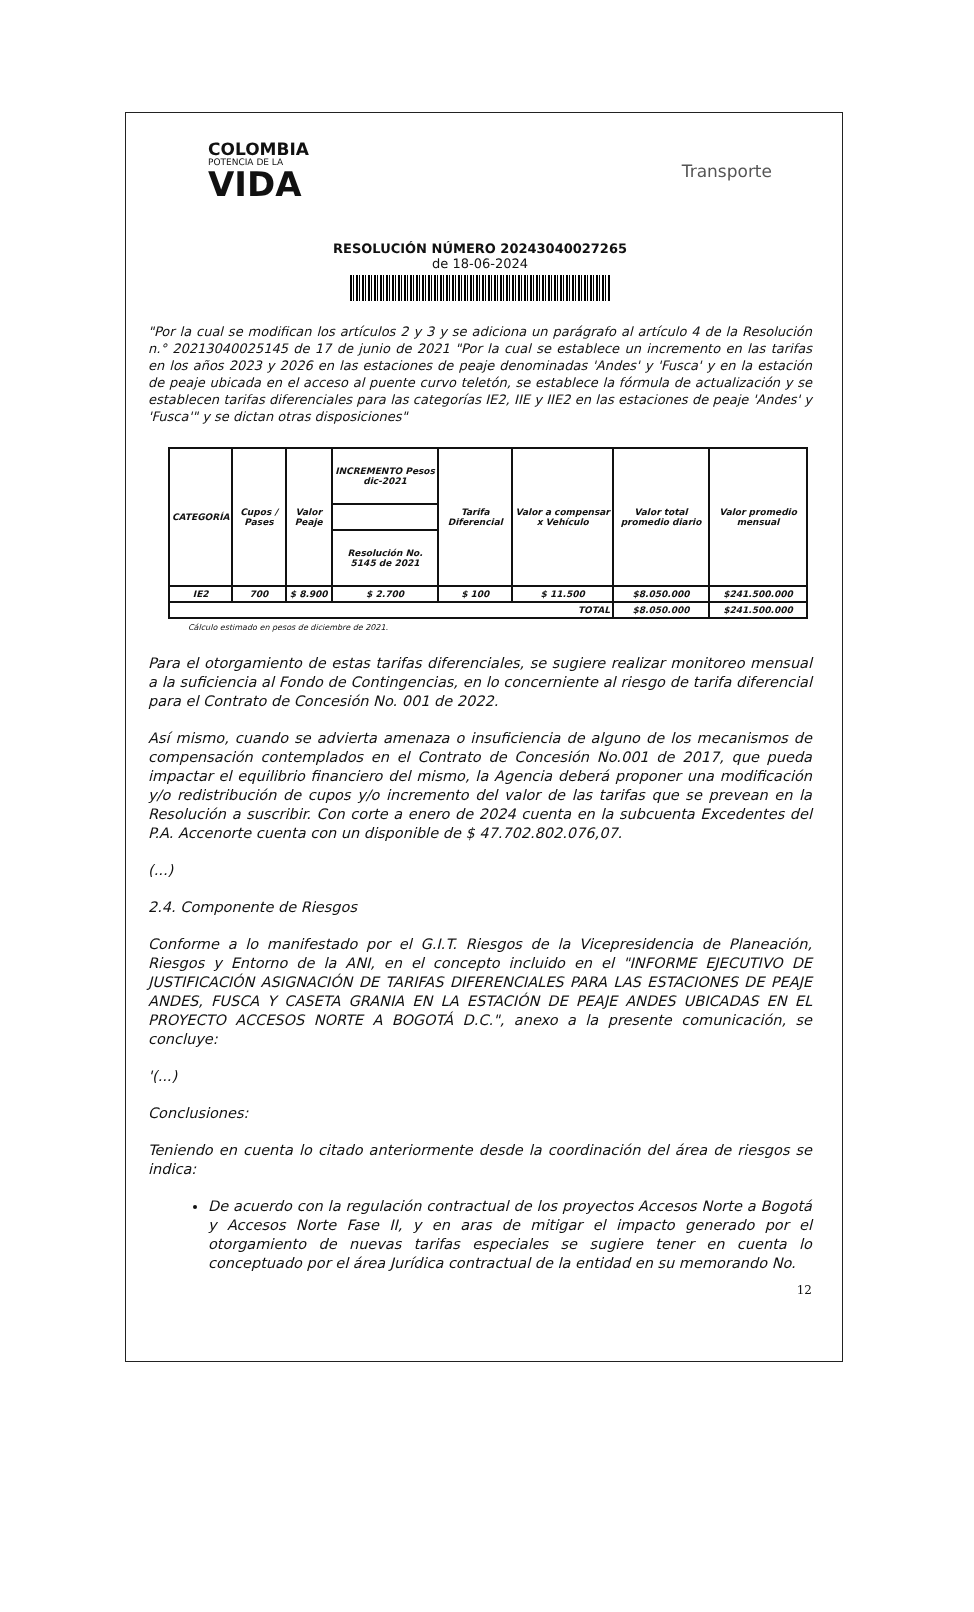COLOMBIA
POTENCIA DE LA
VIDA
Transporte
RESOLUCIÓN NÚMERO 20243040027265
de 18-06-2024
"Por la cual se modifican los artículos 2 y 3 y se adiciona un parágrafo al artículo 4 de la Resolución n.° 20213040025145 de 17 de junio de 2021 "Por la cual se establece un incremento en las tarifas en los años 2023 y 2026 en las estaciones de peaje denominadas 'Andes' y 'Fusca' y en la estación de peaje ubicada en el acceso al puente curvo teletón, se establece la fórmula de actualización y se establecen tarifas diferenciales para las categorías IE2, IIE y IIE2 en las estaciones de peaje 'Andes' y 'Fusca'" y se dictan otras disposiciones"
| CATEGORÍA | Cupos / Pases | Valor Peaje | INCREMENTO Pesos dic-2021 | Tarifa Diferencial | Valor a compensar x Vehículo | Valor total promedio diario | Valor promedio mensual |
| --- | --- | --- | --- | --- | --- | --- | --- |
| | | | Resolución No. 5145 de 2021 | | | | |
| IE2 | 700 | $ 8.900 | $ 2.700 | $ 100 | $ 11.500 | $8.050.000 | $241.500.000 |
| TOTAL | | | | | | $8.050.000 | $241.500.000 |
Cálculo estimado en pesos de diciembre de 2021.
Para el otorgamiento de estas tarifas diferenciales, se sugiere realizar monitoreo mensual a la suficiencia al Fondo de Contingencias, en lo concerniente al riesgo de tarifa diferencial para el Contrato de Concesión No. 001 de 2022.
Así mismo, cuando se advierta amenaza o insuficiencia de alguno de los mecanismos de compensación contemplados en el Contrato de Concesión No.001 de 2017, que pueda impactar el equilibrio financiero del mismo, la Agencia deberá proponer una modificación y/o redistribución de cupos y/o incremento del valor de las tarifas que se prevean en la Resolución a suscribir. Con corte a enero de 2024 cuenta en la subcuenta Excedentes del P.A. Accenorte cuenta con un disponible de $ 47.702.802.076,07.
(...)
2.4. Componente de Riesgos
Conforme a lo manifestado por el G.I.T. Riesgos de la Vicepresidencia de Planeación, Riesgos y Entorno de la ANI, en el concepto incluido en el "INFORME EJECUTIVO DE JUSTIFICACIÓN ASIGNACIÓN DE TARIFAS DIFERENCIALES PARA LAS ESTACIONES DE PEAJE ANDES, FUSCA Y CASETA GRANIA EN LA ESTACIÓN DE PEAJE ANDES UBICADAS EN EL PROYECTO ACCESOS NORTE A BOGOTÁ D.C.", anexo a la presente comunicación, se concluye:
'(...)
Conclusiones:
Teniendo en cuenta lo citado anteriormente desde la coordinación del área de riesgos se indica:
De acuerdo con la regulación contractual de los proyectos Accesos Norte a Bogotá y Accesos Norte Fase II, y en aras de mitigar el impacto generado por el otorgamiento de nuevas tarifas especiales se sugiere tener en cuenta lo conceptuado por el área Jurídica contractual de la entidad en su memorando No.
12